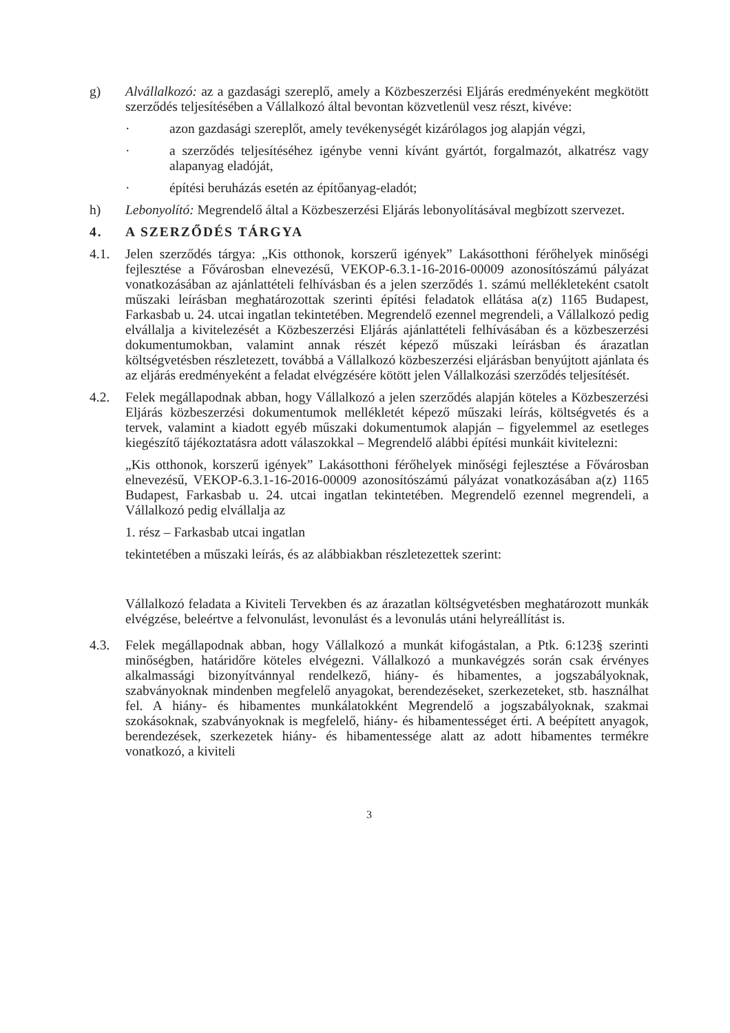g) Alvállalkozó: az a gazdasági szereplő, amely a Közbeszerzési Eljárás eredményeként megkötött szerződés teljesítésében a Vállalkozó által bevontan közvetlenül vesz részt, kivéve:
· azon gazdasági szereplőt, amely tevékenységét kizárólagos jog alapján végzi,
· a szerződés teljesítéséhez igénybe venni kívánt gyártót, forgalmazót, alkatrész vagy alapanyag eladóját,
· építési beruházás esetén az építőanyag-eladót;
h) Lebonyolító: Megrendelő által a Közbeszerzési Eljárás lebonyolításával megbízott szervezet.
4. A SZERZŐDÉS TÁRGYA
4.1. Jelen szerződés tárgya: „Kis otthonok, korszerű igények” Lakásotthoni férőhelyek minőségi fejlesztése a Fővárosban elnevezésű, VEKOP-6.3.1-16-2016-00009 azonosítószámú pályázat vonatkozásában az ajánlattételi felhívásban és a jelen szerződés 1. számú mellékleteként csatolt műszaki leírásban meghatározottak szerinti építési feladatok ellátása a(z) 1165 Budapest, Farkasbab u. 24. utcai ingatlan tekintetében. Megrendelő ezennel megrendeli, a Vállalkozó pedig elvállalja a kivitelezését a Közbeszerzési Eljárás ajánlattételi felhívásában és a közbeszerzési dokumentumokban, valamint annak részét képező műszaki leírásban és árazatlan költségvetésben részletezett, továbbá a Vállalkozó közbeszerzési eljárásban benyújtott ajánlata és az eljárás eredményeként a feladat elvégzésére kötött jelen Vállalkozási szerződés teljesítését.
4.2. Felek megállapodnak abban, hogy Vállalkozó a jelen szerződés alapján köteles a Közbeszerzési Eljárás közbeszerzési dokumentumok mellékletét képező műszaki leírás, költségvetés és a tervek, valamint a kiadott egyéb műszaki dokumentumok alapján – figyelemmel az esetleges kiegészítő tájékoztatásra adott válaszokkal – Megrendelő alábbi építési munkáit kivitelezni:
„Kis otthonok, korszerű igények” Lakásotthoni férőhelyek minőségi fejlesztése a Fővárosban elnevezésű, VEKOP-6.3.1-16-2016-00009 azonosítószámú pályázat vonatkozásában a(z) 1165 Budapest, Farkasbab u. 24. utcai ingatlan tekintetében. Megrendelő ezennel megrendeli, a Vállalkozó pedig elvállalja az
1. rész – Farkasbab utcai ingatlan
tekintetében a műszaki leírás, és az alábbiakban részletezettek szerint:
Vállalkozó feladata a Kiviteli Tervekben és az árazatlan költségvetésben meghatározott munkák elvégzése, beleértve a felvonulást, levonulást és a levonulás utáni helyreállítást is.
4.3. Felek megállapodnak abban, hogy Vállalkozó a munkát kifogástalan, a Ptk. 6:123§ szerinti minőségben, határidőre köteles elvégezni. Vállalkozó a munkavégzés során csak érvényes alkalmassági bizonyítvánnyal rendelkező, hiány- és hibamentes, a jogszabályoknak, szabványoknak mindenben megfelelő anyagokat, berendezéseket, szerkezeteket, stb. használhat fel. A hiány- és hibamentes munkálatokként Megrendelő a jogszabályoknak, szakmai szokásoknak, szabványoknak is megfelelő, hiány- és hibamentességet érti. A beépített anyagok, berendezések, szerkezetek hiány- és hibamentessége alatt az adott hibamentes termékre vonatkozó, a kiviteli
3